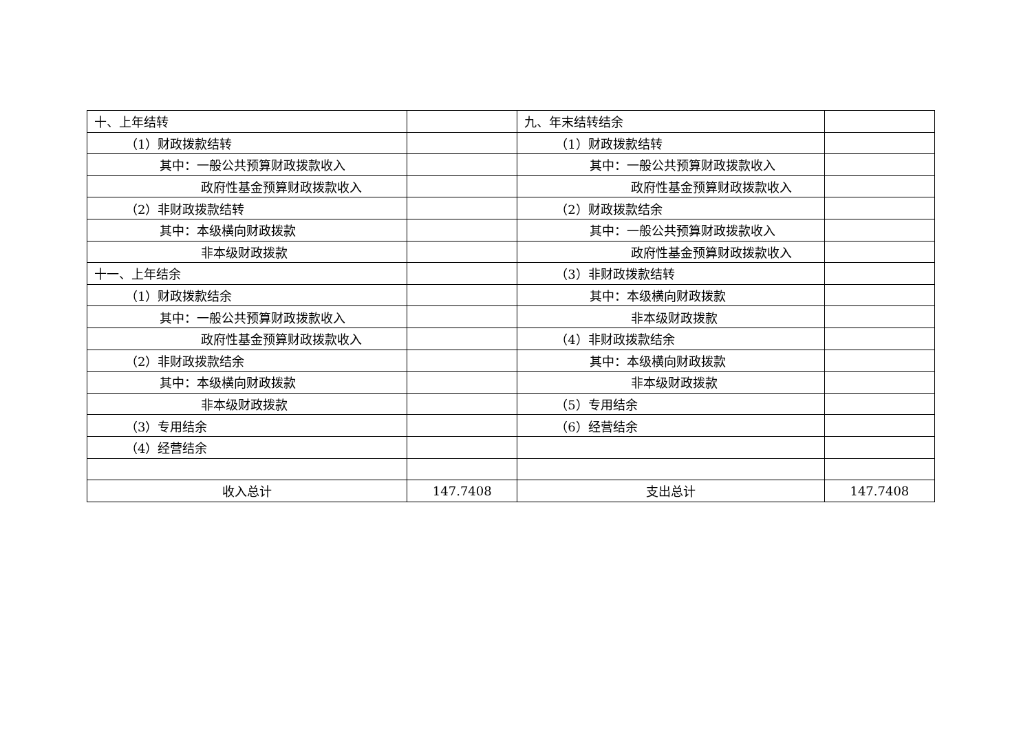| 十、上年结转 | | 九、年末结转结余 | |
| （1）财政拨款结转 | | （1）财政拨款结转 | |
| 其中：一般公共预算财政拨款收入 | | 其中：一般公共预算财政拨款收入 | |
| 政府性基金预算财政拨款收入 | | 政府性基金预算财政拨款收入 | |
| （2）非财政拨款结转 | | （2）财政拨款结余 | |
| 其中：本级横向财政拨款 | | 其中：一般公共预算财政拨款收入 | |
| 非本级财政拨款 | | 政府性基金预算财政拨款收入 | |
| 十一、上年结余 | | （3）非财政拨款结转 | |
| （1）财政拨款结余 | | 其中：本级横向财政拨款 | |
| 其中：一般公共预算财政拨款收入 | | 非本级财政拨款 | |
| 政府性基金预算财政拨款收入 | | （4）非财政拨款结余 | |
| （2）非财政拨款结余 | | 其中：本级横向财政拨款 | |
| 其中：本级横向财政拨款 | | 非本级财政拨款 | |
| 非本级财政拨款 | | （5）专用结余 | |
| （3）专用结余 | | （6）经营结余 | |
| （4）经营结余 | | | |
| 收入总计 | 147.7408 | 支出总计 | 147.7408 |